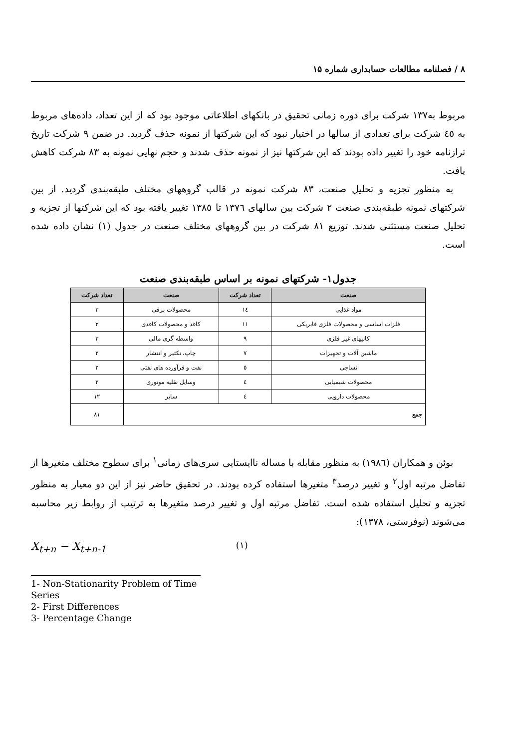۸ / فصلنامه مطالعات حسابداری شماره ۱۵
مربوط به۱۳۷ شرکت برای دوره زمانی تحقیق در بانکهای اطلاعاتی موجود بود که از این تعداد، داده‌های مربوط به ٤٥ شرکت برای تعدادی از سالها در اختیار نبود که این شرکتها از نمونه حذف گردید. در ضمن ۹ شرکت تاریخ ترازنامه خود را تغییر داده بودند که این شرکتها نیز از نمونه حذف شدند و حجم نهایی نمونه به ۸۳ شرکت کاهش یافت.
به منظور تجزیه و تحلیل صنعت، ۸۳ شرکت نمونه در قالب گروههای مختلف طبقه‌بندی گردید. از بین شرکتهای نمونه طبقه‌بندی صنعت ۲ شرکت بین سالهای ۱۳۷٦ تا ۱۳۸٥ تغییر یافته بود که این شرکتها از تجزیه و تحلیل صنعت مستثنی شدند. توزیع ۸۱ شرکت در بین گروههای مختلف صنعت در جدول (۱) نشان داده شده است.
جدول۱- شرکتهای نمونه بر اساس طبقه‌بندی صنعت
| صنعت | تعداد شرکت | صنعت | تعداد شرکت |
| --- | --- | --- | --- |
| مواد غذایی | ۱٤ | محصولات برقی | ۳ |
| فلزات اساسی و محصولات فلزی فابریکی | ۱۱ | کاغذ و محصولات کاغذی | ۳ |
| کانیهای غیر فلزی | ۹ | واسطه گری مالی | ۳ |
| ماشین آلات و تجهیزات | ۷ | چاپ، تکثیر و انتشار | ۲ |
| نساجی | ٥ | نفت و فرآورده های نفتی | ۲ |
| محصولات شیمیایی | ٤ | وسایل نقلیه موتوری | ۲ |
| محصولات دارویی | ٤ | سایر | ۱۲ |
| جمع | | | ۸۱ |
بوئن و همکاران (۱۹۸٦) به منظور مقابله با مساله ناایستایی سری‌های زمانی<sup>۱</sup> برای سطوح مختلف متغیرها از تفاضل مرتبه اول<sup>۲</sup> و تغییر درصد<sup>۳</sup> متغیرها استفاده کرده بودند. در تحقیق حاضر نیز از این دو معیار به منظور تجزیه و تحلیل استفاده شده است. تفاضل مرتبه اول و تغییر درصد متغیرها به ترتیب از روابط زیر محاسبه می‌شوند (نوفرستی، ۱۳۷۸):
X<sub>t+n</sub> − X<sub>t+n-1</sub> (۱)
1- Non-Stationarity Problem of Time Series
2- First Differences
3- Percentage Change